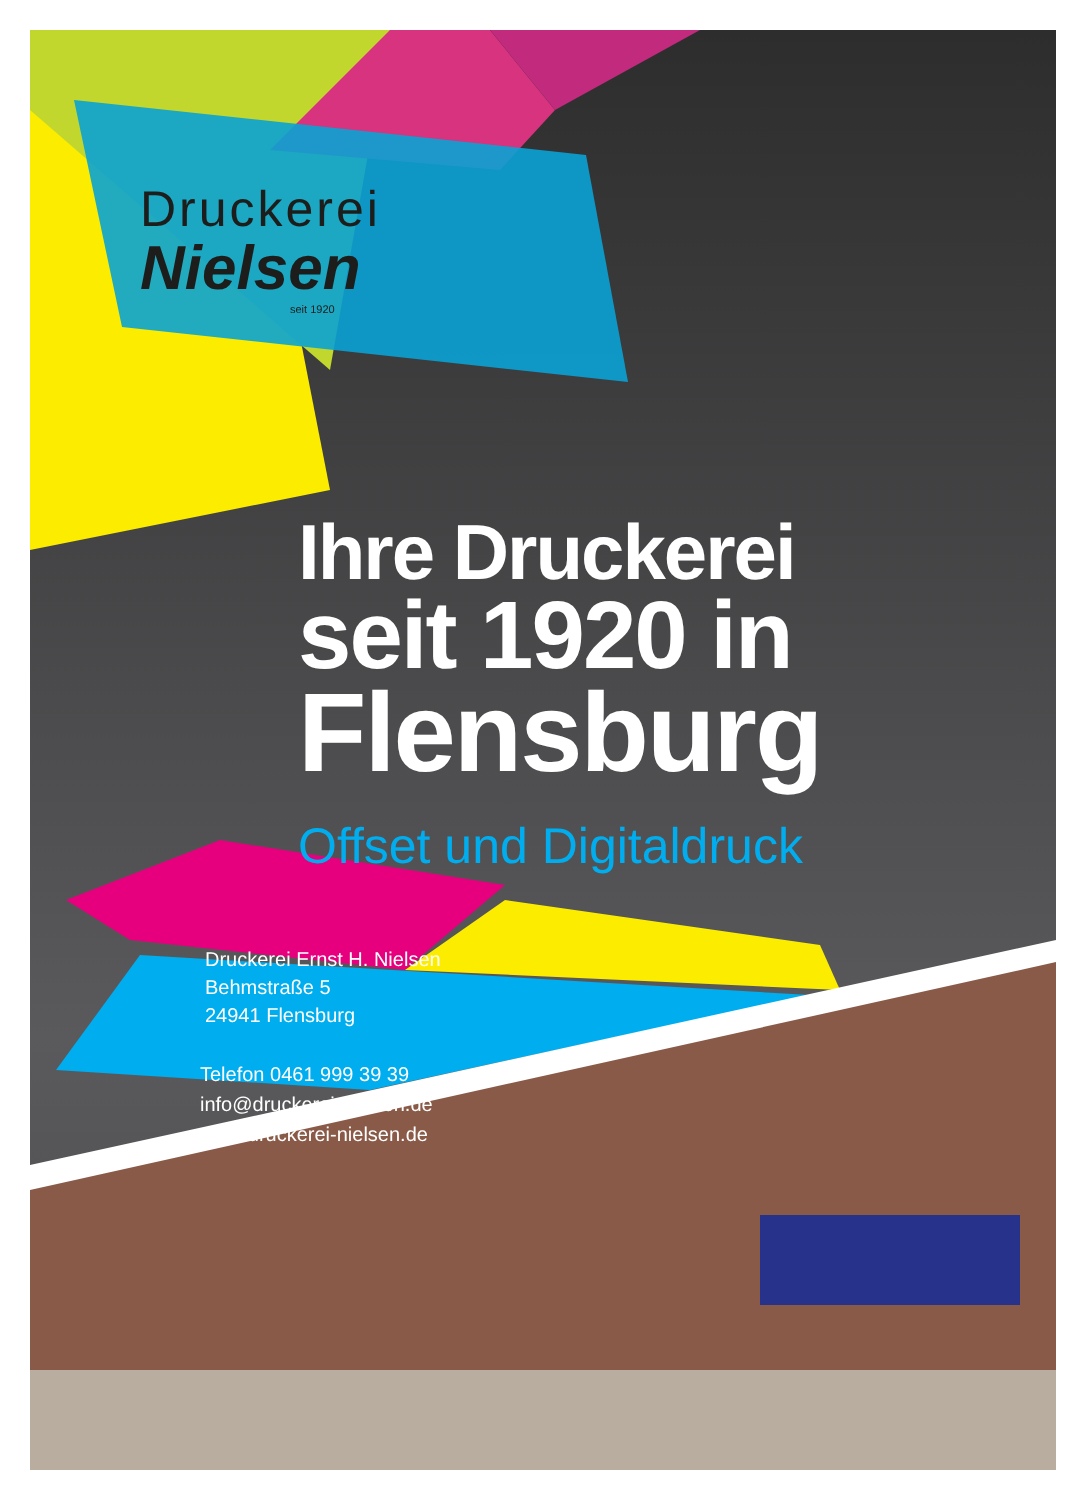Druckerei
Nielsen
seit 1920
Ihre Druckerei
seit 1920 in
Flensburg
Offset und Digitaldruck
Druckerei Ernst H. Nielsen
Behmstraße 5
24941 Flensburg
Telefon 0461 999 39 39
info@druckerei-nielsen.de
www.druckerei-nielsen.de